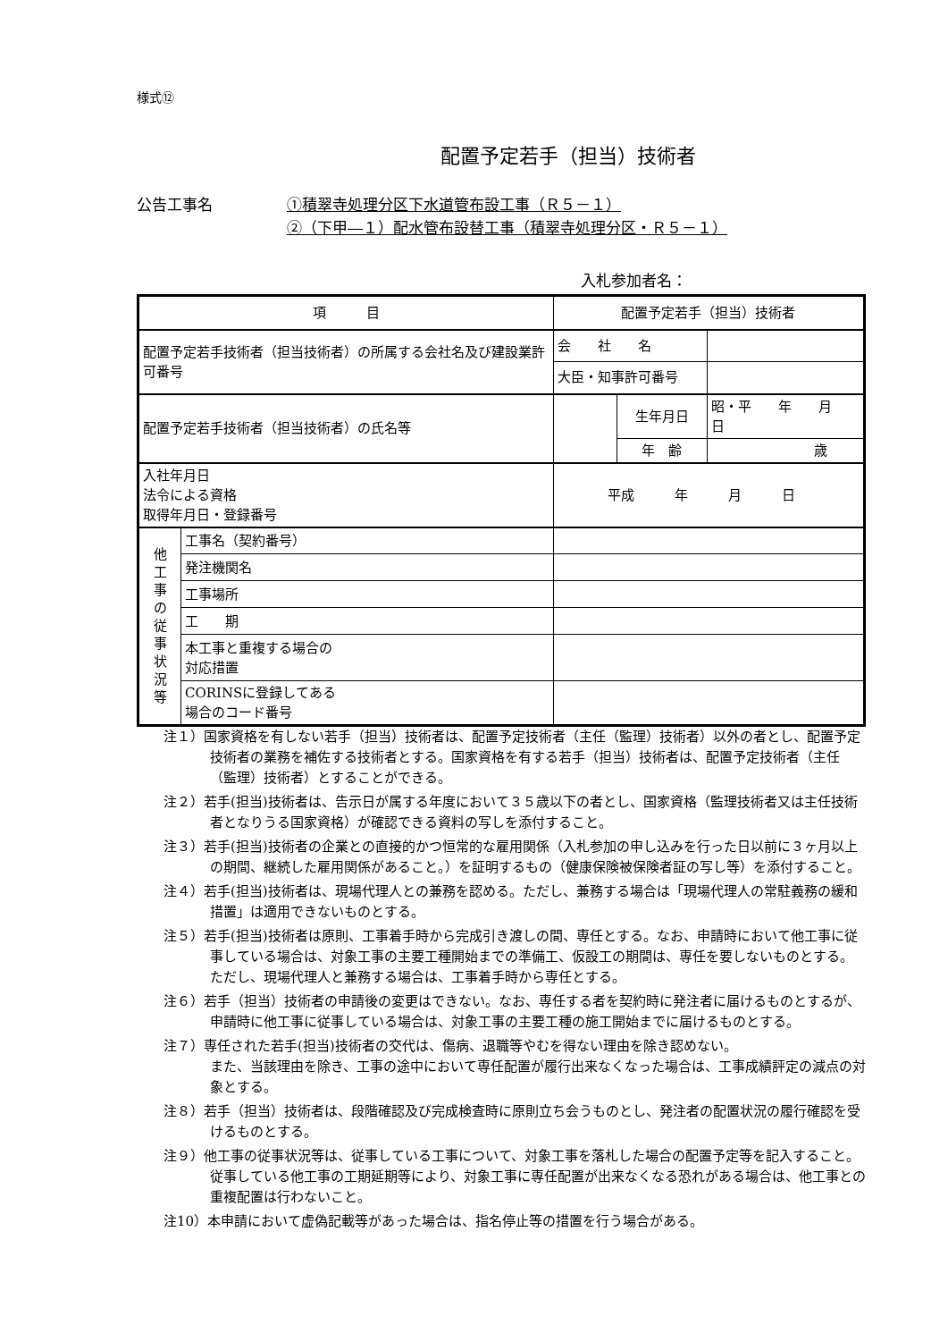様式⑫
配置予定若手（担当）技術者
公告工事名 ①積翠寺処理分区下水道管布設工事（Ｒ５－１）
②（下甲―１）配水管布設替工事（積翠寺処理分区・Ｒ５－１）
入札参加者名：
| 項 目 | | 配置予定若手（担当）技術者 | | |
| 配置予定若手技術者（担当技術者）の所属する会社名及び建設業許可番号 | | 会 社 名 | | |
| | | 大臣・知事許可番号 | | |
| 配置予定若手技術者（担当技術者）の氏名等 | | | 生年月日 | 昭・平 年 月 日 |
| | | | 年 齢 | 歳 |
| 入社年月日 法令による資格 取得年月日・登録番号 | | 平成 年 月 日 | | |
| 他 工 事 の 従 事 状 況 等 | 工事名（契約番号） | | | |
| | 発注機関名 | | | |
| | 工事場所 | | | |
| | 工 期 | | | |
| | 本工事と重複する場合の 対応措置 | | | |
| | CORINSに登録してある 場合のコード番号 | | | |
注１）国家資格を有しない若手（担当）技術者は、配置予定技術者（主任（監理）技術者）以外の者とし、配置予定技術者の業務を補佐する技術者とする。国家資格を有する若手（担当）技術者は、配置予定技術者（主任（監理）技術者）とすることができる。
注２）若手(担当)技術者は、告示日が属する年度において３５歳以下の者とし、国家資格（監理技術者又は主任技術者となりうる国家資格）が確認できる資料の写しを添付すること。
注３）若手(担当)技術者の企業との直接的かつ恒常的な雇用関係（入札参加の申し込みを行った日以前に３ヶ月以上の期間、継続した雇用関係があること。）を証明するもの（健康保険被保険者証の写し等）を添付すること。
注４）若手(担当)技術者は、現場代理人との兼務を認める。ただし、兼務する場合は「現場代理人の常駐義務の緩和措置」は適用できないものとする。
注５）若手(担当)技術者は原則、工事着手時から完成引き渡しの間、専任とする。なお、申請時において他工事に従事している場合は、対象工事の主要工種開始までの準備工、仮設工の期間は、専任を要しないものとする。ただし、現場代理人と兼務する場合は、工事着手時から専任とする。
注６）若手（担当）技術者の申請後の変更はできない。なお、専任する者を契約時に発注者に届けるものとするが、申請時に他工事に従事している場合は、対象工事の主要工種の施工開始までに届けるものとする。
注７）専任された若手(担当)技術者の交代は、傷病、退職等やむを得ない理由を除き認めない。
また、当該理由を除き、工事の途中において専任配置が履行出来なくなった場合は、工事成績評定の減点の対象とする。
注８）若手（担当）技術者は、段階確認及び完成検査時に原則立ち会うものとし、発注者の配置状況の履行確認を受けるものとする。
注９）他工事の従事状況等は、従事している工事について、対象工事を落札した場合の配置予定等を記入すること。従事している他工事の工期延期等により、対象工事に専任配置が出来なくなる恐れがある場合は、他工事との重複配置は行わないこと。
注10）本申請において虚偽記載等があった場合は、指名停止等の措置を行う場合がある。